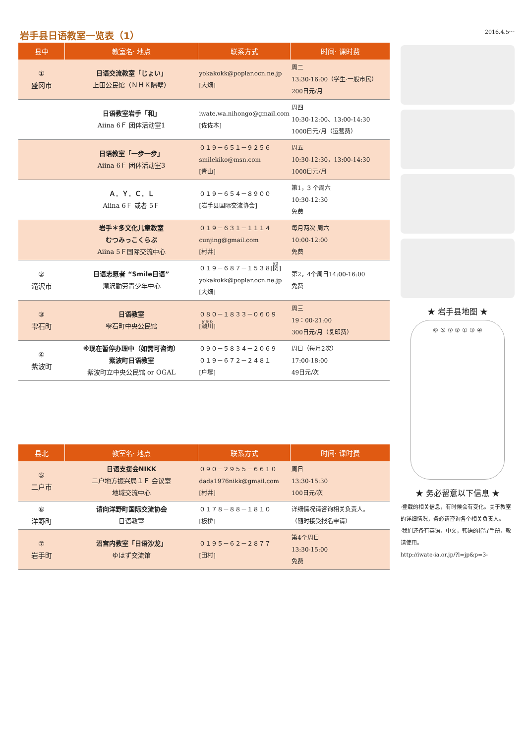岩手县日语教室一览表（1）
| 县中 | 教室名· 地点 | 联系方式 | 时间· 课时费 |
| --- | --- | --- | --- |
| ① 盛冈市 | 日语交流教室「じょい」 上田公民馆（ＮＨＫ隔壁） | yokakokk@poplar.ocn.ne.jp [大畑] | 周二 13:30-16:00（学生·一般市民） 200日元/月 |
| | 日语教室岩手「和」 Aiina 6Ｆ 团体活动室1 | iwate.wa.nihongo@gmail.com [佐佐木] | 周四 10:30-12:00、13:00-14:30 1000日元/月（运营费） |
| | 日语教室「一步一步」 Aiina 6Ｆ 团体活动室3 | ０１９－６５１－９２５６ smilekiko@msn.com [青山] | 周五 10:30-12:30，13:00-14:30 1000日元/月 |
| | Ａ．Ｙ．Ｃ．Ｌ Aiina 6Ｆ 或者 5Ｆ | ０１９－６５４－８９００ [岩手县国际交流协会] | 第1，3 个周六 10:30-12:30 免费 |
| | 岩手＊多文化儿童教室 むつみっこくらぶ Aiina 5Ｆ国际交流中心 | ０１９－６３１－１１１４ cunjing@gmail.com [村井] | 每月两次 周六 10:00-12:00 免费 |
| ② 滝沢市 | 日语志愿者 “Smile日语” 滝沢勤劳青少年中心 | ０１９－６８７－１５３８[ 関 ] yokakokk@poplar.ocn.ne.jp [大畑] | 第2，4个周日14:00-16:00 免费 |
| ③ 雫石町 | 日语教室 雫石町中央公民馆 | ０８０－１８３３－０６０９ [ 瀬川 ] | 周三 19：00-21:00 300日元/月（复印费） |
| ④ 紫波町 | ※现在暂停办理中（如需可咨询） 紫波町日语教室 紫波町立中央公民馆 or OGAL | ０９０－５８３４－２０６９ ０１９－６７２－２４８１ [户塚] | 周日（每月2次） 17:00-18:00 49日元/次 |
| 县北 | 教室名· 地点 | 联系方式 | 时间· 课时费 |
| ⑤ 二户市 | 日语支援会NIKK 二户地方振兴局１Ｆ 会议室 地域交流中心 | ０９０－２９５５－６６１０ dada1976nikk@gmail.com [村井] | 周日 13:30-15:30 100日元/次 |
| ⑥ 洋野町 | 请向洋野町国际交流协会 日语教室 | ０１７８－８８－１８１０ [板桥] | 详细情况请咨询相关负责人。 （随时接受报名申请） |
| ⑦ 岩手町 | 沼宫内教室「日语沙龙」 ゆはず交流馆 | ０１９５－６２－２８７７ [田村] | 第4个周日 13:30-15:00 免费 |
2016.4.5～
★ 岩手县地图 ★
⑥ ⑤ ⑦ ② ① ③ ④
★ 务必留意以下信息 ★
·登载的相关信息，有时候会有变化。关于教室的详细情况，务必请咨询各个相关负责人。
·我们还备有英语，中文，韩语的指导手册，敬请使用。
http://iwate-ia.or.jp/?l=jp&p=3-